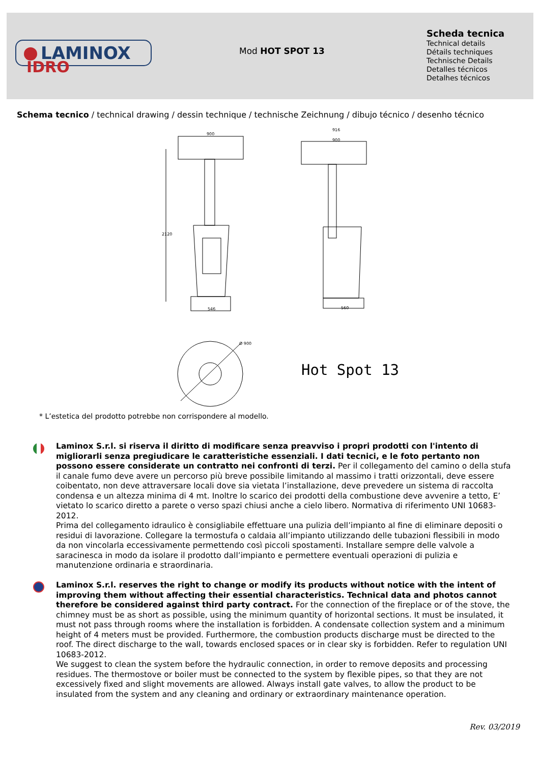LAMINOX
IDRO
Mod HOT SPOT 13
Scheda tecnica
Technical details
Détails techniques
Technische Details
Detalles técnicos
Detalhes técnicos
Schema tecnico / technical drawing / dessin technique / technische Zeichnung / dibujo técnico / desenho técnico
2120
900
546
916
900
560
Ø 900
Hot Spot 13
* L’estetica del prodotto potrebbe non corrispondere al modello.
Laminox S.r.l. si riserva il diritto di modificare senza preavviso i propri prodotti con l'intento di migliorarli senza pregiudicare le caratteristiche essenziali. I dati tecnici, e le foto pertanto non possono essere considerate un contratto nei confronti di terzi. Per il collegamento del camino o della stufa il canale fumo deve avere un percorso più breve possibile limitando al massimo i tratti orizzontali, deve essere coibentato, non deve attraversare locali dove sia vietata l’installazione, deve prevedere un sistema di raccolta condensa e un altezza minima di 4 mt. Inoltre lo scarico dei prodotti della combustione deve avvenire a tetto, E’ vietato lo scarico diretto a parete o verso spazi chiusi anche a cielo libero. Normativa di riferimento UNI 10683-2012.
Prima del collegamento idraulico è consigliabile effettuare una pulizia dell’impianto al fine di eliminare depositi o residui di lavorazione. Collegare la termostufa o caldaia all’impianto utilizzando delle tubazioni flessibili in modo da non vincolarla eccessivamente permettendo così piccoli spostamenti. Installare sempre delle valvole a saracinesca in modo da isolare il prodotto dall’impianto e permettere eventuali operazioni di pulizia e manutenzione ordinaria e straordinaria.
Laminox S.r.l. reserves the right to change or modify its products without notice with the intent of improving them without affecting their essential characteristics. Technical data and photos cannot therefore be considered against third party contract. For the connection of the fireplace or of the stove, the chimney must be as short as possible, using the minimum quantity of horizontal sections. It must be insulated, it must not pass through rooms where the installation is forbidden. A condensate collection system and a minimum height of 4 meters must be provided. Furthermore, the combustion products discharge must be directed to the roof. The direct discharge to the wall, towards enclosed spaces or in clear sky is forbidden. Refer to regulation UNI 10683-2012.
We suggest to clean the system before the hydraulic connection, in order to remove deposits and processing residues. The thermostove or boiler must be connected to the system by flexible pipes, so that they are not excessively fixed and slight movements are allowed. Always install gate valves, to allow the product to be insulated from the system and any cleaning and ordinary or extraordinary maintenance operation.
Rev. 03/2019